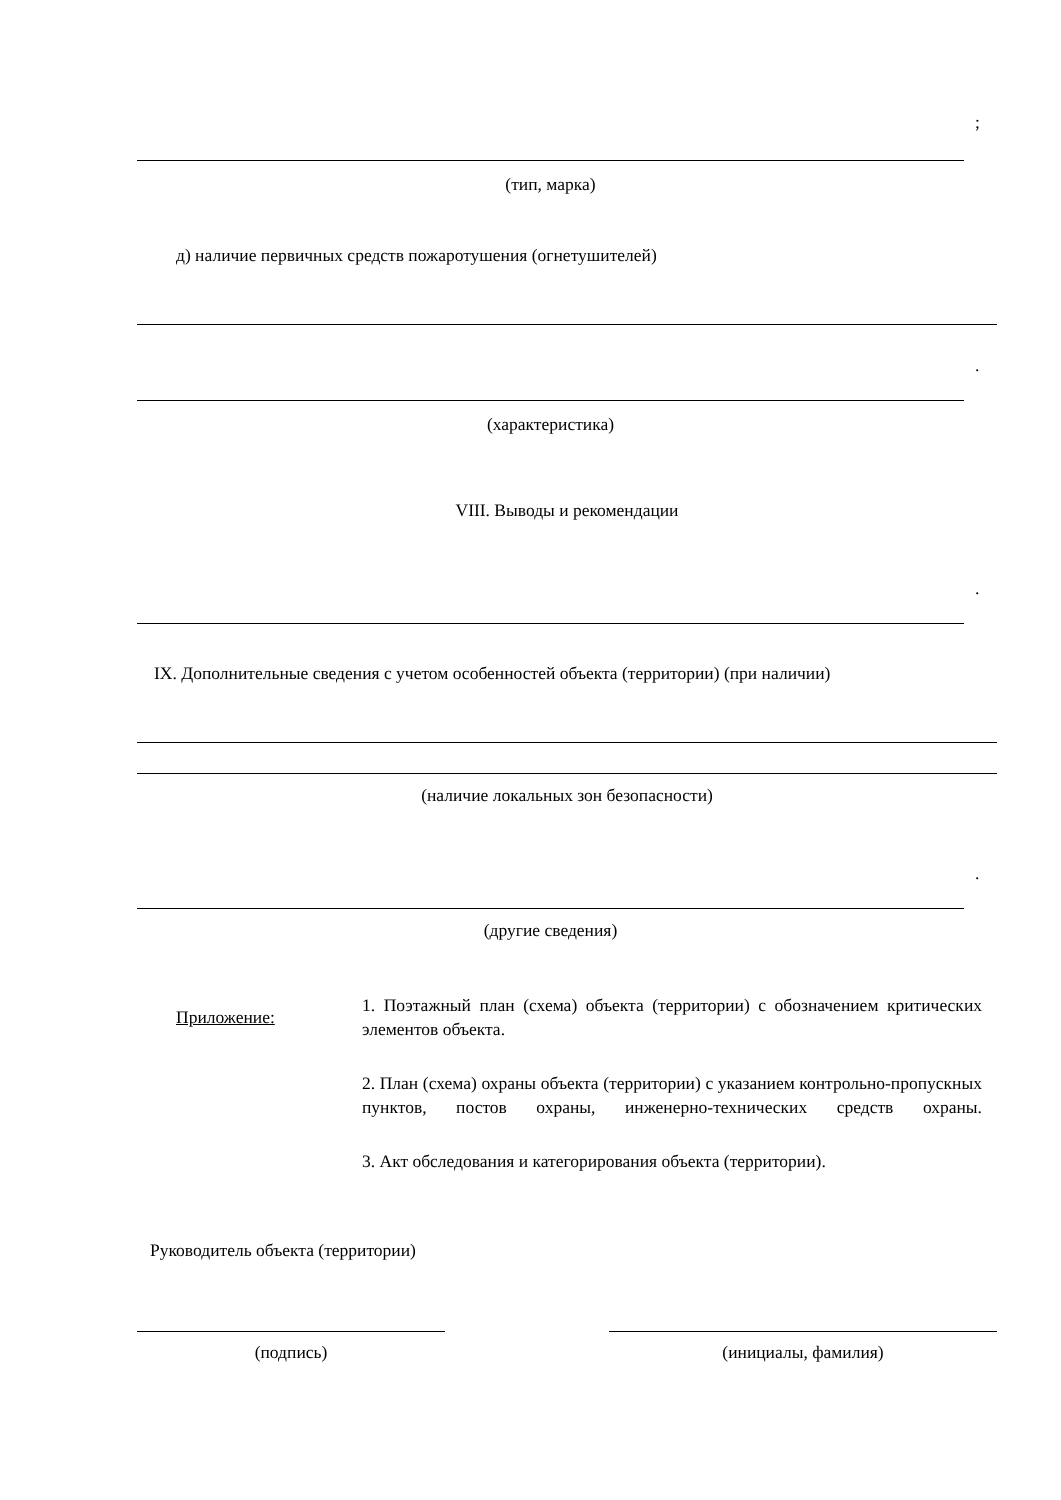;
(тип, марка)
д) наличие первичных средств пожаротушения (огнетушителей)
.
(характеристика)
VIII. Выводы и рекомендации
.
IX. Дополнительные сведения с учетом особенностей объекта (территории) (при наличии)
(наличие локальных зон безопасности)
.
(другие сведения)
Приложение:
1. Поэтажный план (схема) объекта (территории) с обозначением критических элементов объекта.
2. План (схема) охраны объекта (территории) с указанием контрольно-пропускных пунктов, постов охраны, инженерно-технических средств охраны.
3. Акт обследования и категорирования объекта (территории).
Руководитель объекта (территории)
(подпись) (инициалы, фамилия)